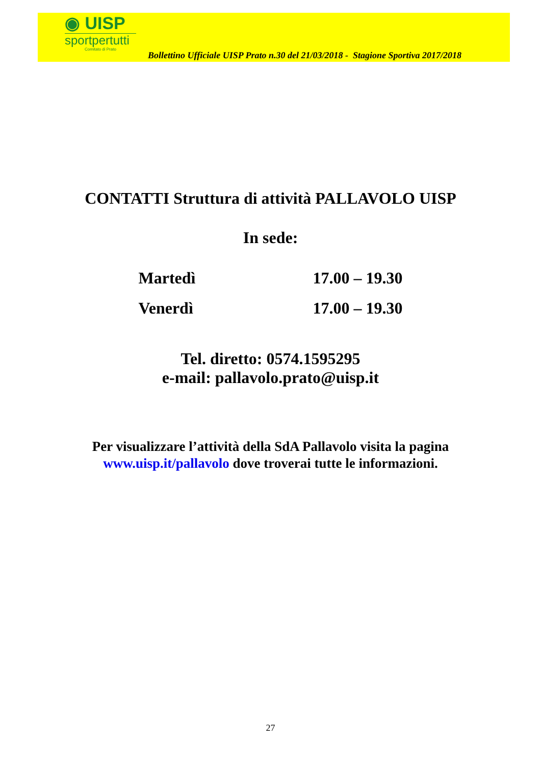◉ UISP
sportpertutti
Comitato di Prato
Bollettino Ufficiale UISP Prato n.30 del 21/03/2018 - Stagione Sportiva 2017/2018
CONTATTI Struttura di attività PALLAVOLO UISP
In sede:
| Martedì | 17.00 – 19.30 |
| Venerdì | 17.00 – 19.30 |
Tel. diretto: 0574.1595295
e-mail: pallavolo.prato@uisp.it
Per visualizzare l’attività della SdA Pallavolo visita la pagina
www.uisp.it/pallavolo dove troverai tutte le informazioni.
27